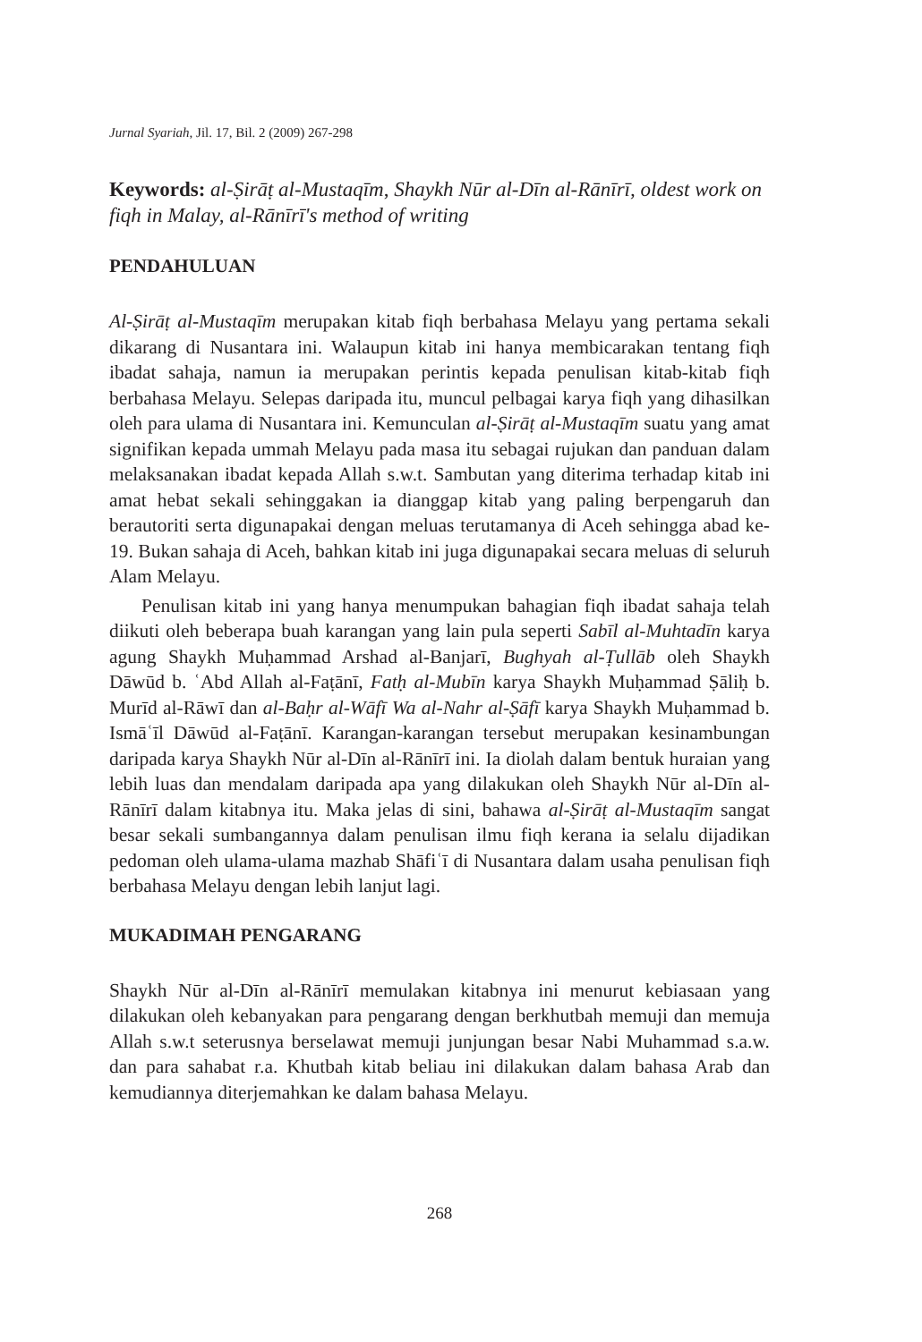Jurnal Syariah, Jil. 17, Bil. 2 (2009) 267-298
Keywords: al-Ṣirāṭ al-Mustaqīm, Shaykh Nūr al-Dīn al-Rānīrī, oldest work on fiqh in Malay, al-Rānīrī's method of writing
PENDAHULUAN
Al-Ṣirāṭ al-Mustaqīm merupakan kitab fiqh berbahasa Melayu yang pertama sekali dikarang di Nusantara ini. Walaupun kitab ini hanya membicarakan tentang fiqh ibadat sahaja, namun ia merupakan perintis kepada penulisan kitab-kitab fiqh berbahasa Melayu. Selepas daripada itu, muncul pelbagai karya fiqh yang dihasilkan oleh para ulama di Nusantara ini. Kemunculan al-Ṣirāṭ al-Mustaqīm suatu yang amat signifikan kepada ummah Melayu pada masa itu sebagai rujukan dan panduan dalam melaksanakan ibadat kepada Allah s.w.t. Sambutan yang diterima terhadap kitab ini amat hebat sekali sehinggakan ia dianggap kitab yang paling berpengaruh dan berautoriti serta digunapakai dengan meluas terutamanya di Aceh sehingga abad ke-19. Bukan sahaja di Aceh, bahkan kitab ini juga digunapakai secara meluas di seluruh Alam Melayu.
Penulisan kitab ini yang hanya menumpukan bahagian fiqh ibadat sahaja telah diikuti oleh beberapa buah karangan yang lain pula seperti Sabīl al-Muhtadīn karya agung Shaykh Muḥammad Arshad al-Banjarī, Bughyah al-Ṭullāb oleh Shaykh Dāwūd b. ʿAbd Allah al-Faṭānī, Fatḥ al-Mubīn karya Shaykh Muḥammad Ṣāliḥ b. Murīd al-Rāwī dan al-Baḥr al-Wāfī Wa al-Nahr al-Ṣāfī karya Shaykh Muḥammad b. Ismāʿīl Dāwūd al-Faṭānī. Karangan-karangan tersebut merupakan kesinambungan daripada karya Shaykh Nūr al-Dīn al-Rānīrī ini. Ia diolah dalam bentuk huraian yang lebih luas dan mendalam daripada apa yang dilakukan oleh Shaykh Nūr al-Dīn al-Rānīrī dalam kitabnya itu. Maka jelas di sini, bahawa al-Ṣirāṭ al-Mustaqīm sangat besar sekali sumbangannya dalam penulisan ilmu fiqh kerana ia selalu dijadikan pedoman oleh ulama-ulama mazhab Shāfiʿī di Nusantara dalam usaha penulisan fiqh berbahasa Melayu dengan lebih lanjut lagi.
MUKADIMAH PENGARANG
Shaykh Nūr al-Dīn al-Rānīrī memulakan kitabnya ini menurut kebiasaan yang dilakukan oleh kebanyakan para pengarang dengan berkhutbah memuji dan memuja Allah s.w.t seterusnya berselawat memuji junjungan besar Nabi Muhammad s.a.w. dan para sahabat r.a. Khutbah kitab beliau ini dilakukan dalam bahasa Arab dan kemudiannya diterjemahkan ke dalam bahasa Melayu.
268